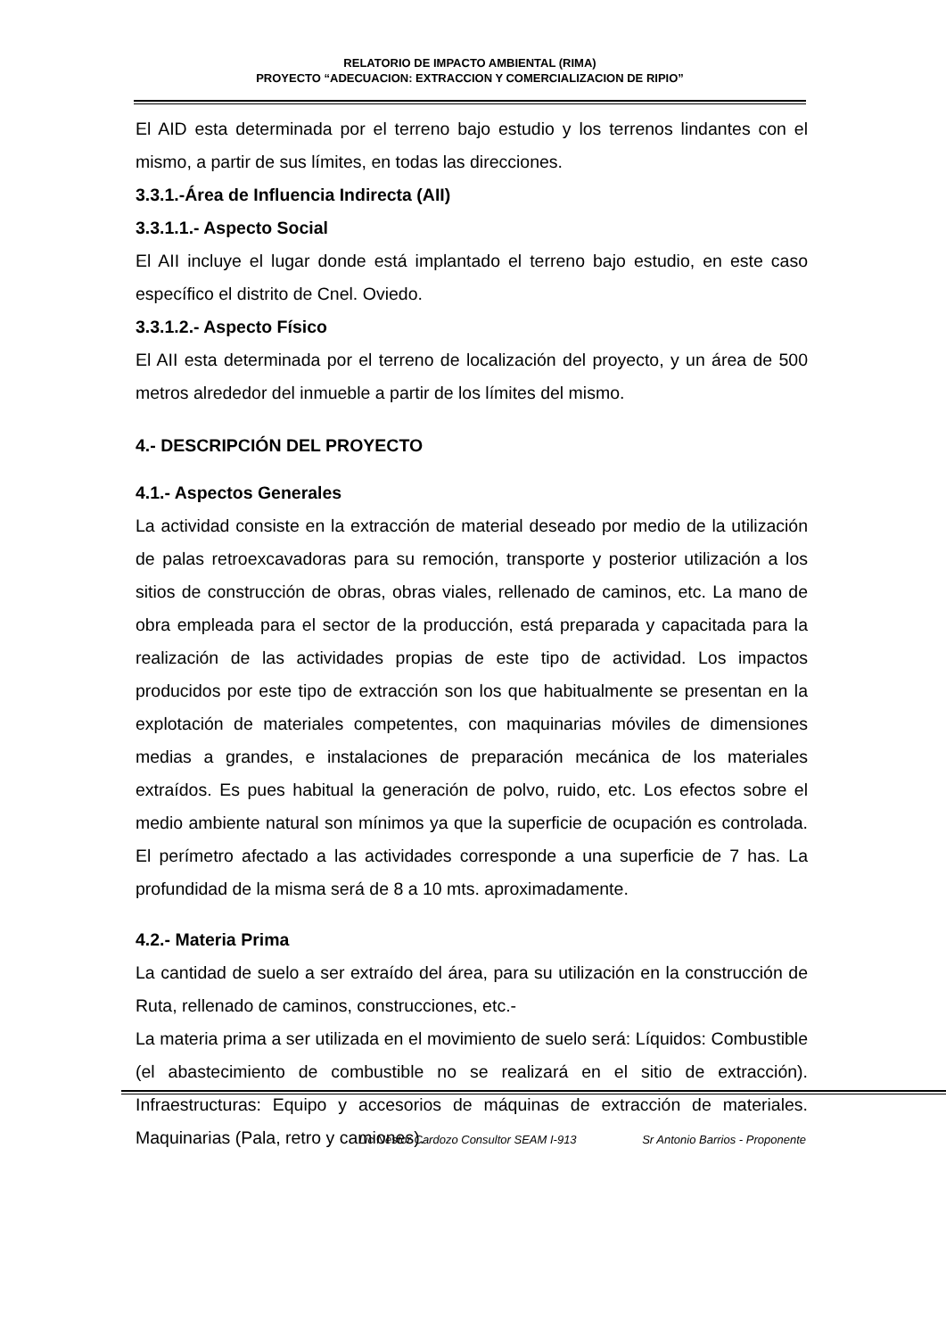RELATORIO DE IMPACTO AMBIENTAL (RIMA)
PROYECTO “ADECUACION: EXTRACCION Y COMERCIALIZACION DE RIPIO”
El AID esta determinada por el terreno bajo estudio y los terrenos lindantes con el mismo, a partir de sus límites, en todas las direcciones.
3.3.1.-Área de Influencia Indirecta (AII)
3.3.1.1.- Aspecto Social
El AII incluye el lugar donde está implantado el terreno bajo estudio, en este caso específico el distrito de Cnel. Oviedo.
3.3.1.2.- Aspecto Físico
El AII esta determinada por el terreno de localización del proyecto, y un área de 500 metros alrededor del inmueble a partir de los límites del mismo.
4.- DESCRIPCIÓN DEL PROYECTO
4.1.- Aspectos Generales
La actividad consiste en la extracción de material deseado por medio de la utilización de palas retroexcavadoras para su remoción, transporte y posterior utilización a los sitios de construcción de obras, obras viales, rellenado de caminos, etc. La mano de obra empleada para el sector de la producción, está preparada y capacitada para la realización de las actividades propias de este tipo de actividad. Los impactos producidos por este tipo de extracción son los que habitualmente se presentan en la explotación de materiales competentes, con maquinarias móviles de dimensiones medias a grandes, e instalaciones de preparación mecánica de los materiales extraídos. Es pues habitual la generación de polvo, ruido, etc. Los efectos sobre el medio ambiente natural son mínimos ya que la superficie de ocupación es controlada. El perímetro afectado a las actividades corresponde a una superficie de 7 has. La profundidad de la misma será de 8 a 10 mts. aproximadamente.
4.2.- Materia Prima
La cantidad de suelo a ser extraído del área, para su utilización en la construcción de Ruta, rellenado de caminos, construcciones, etc.-
La materia prima a ser utilizada en el movimiento de suelo será: Líquidos: Combustible (el abastecimiento de combustible no se realizará en el sitio de extracción). Infraestructuras: Equipo y accesorios de máquinas de extracción de materiales. Maquinarias (Pala, retro y camiones).
Lic Nestor Cardozo Consultor SEAM I-913 Sr Antonio Barrios - Proponente